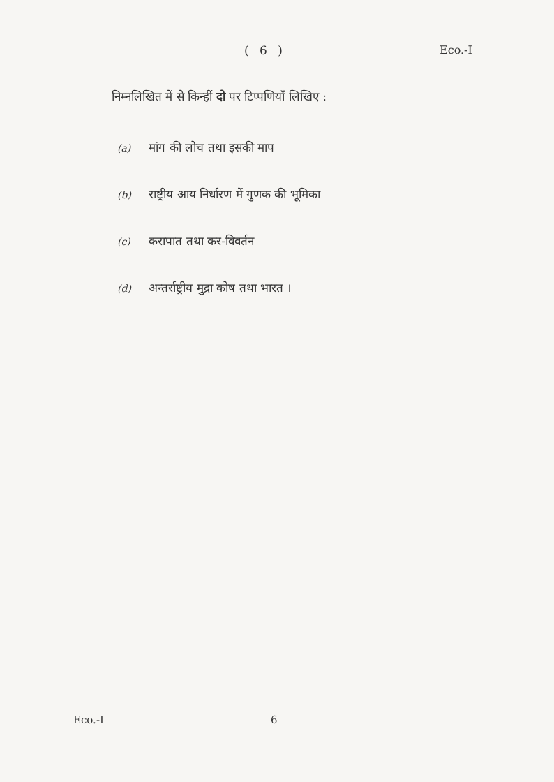( 6 ) Eco.-I
निम्नलिखित में से किन्हीं दो पर टिप्पणियाँ लिखिए :
(a) मांग की लोच तथा इसकी माप
(b) राष्ट्रीय आय निर्धारण में गुणक की भूमिका
(c) करापात तथा कर-विवर्तन
(d) अन्तर्राष्ट्रीय मुद्रा कोष तथा भारत ।
Eco.-I 6